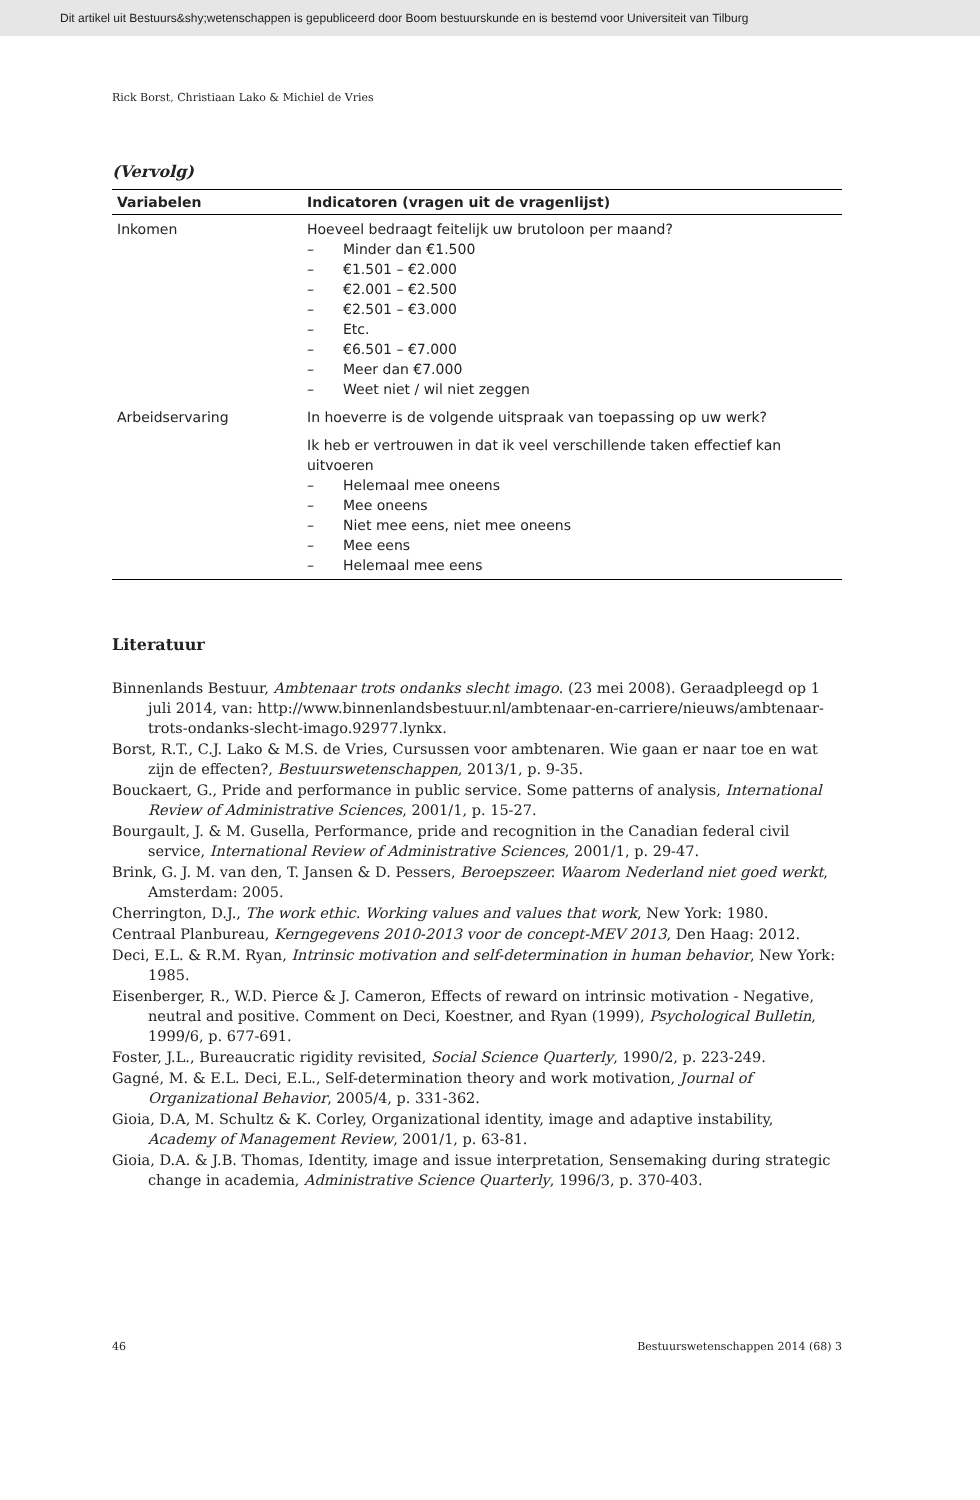Dit artikel uit Bestuurs&shy;wetenschappen is gepubliceerd door Boom bestuurskunde en is bestemd voor Universiteit van Tilburg
Rick Borst, Christiaan Lako & Michiel de Vries
(Vervolg)
| Variabelen | Indicatoren (vragen uit de vragenlijst) |
| --- | --- |
| Inkomen | Hoeveel bedraagt feitelijk uw brutoloon per maand? – Minder dan €1.500 – €1.501 – €2.000 – €2.001 – €2.500 – €2.501 – €3.000 – Etc. – €6.501 – €7.000 – Meer dan €7.000 – Weet niet / wil niet zeggen |
| Arbeidservaring | In hoeverre is de volgende uitspraak van toepassing op uw werk? Ik heb er vertrouwen in dat ik veel verschillende taken effectief kan uitvoeren – Helemaal mee oneens – Mee oneens – Niet mee eens, niet mee oneens – Mee eens – Helemaal mee eens |
Literatuur
Binnenlands Bestuur, Ambtenaar trots ondanks slecht imago. (23 mei 2008). Geraadpleegd op 1 juli 2014, van: http://www.binnenlandsbestuur.nl/ambtenaar-en-carriere/nieuws/ambtenaar-trots-ondanks-slecht-imago.92977.lynkx.
Borst, R.T., C.J. Lako & M.S. de Vries, Cursussen voor ambtenaren. Wie gaan er naar toe en wat zijn de effecten?, Bestuurswetenschappen, 2013/1, p. 9-35.
Bouckaert, G., Pride and performance in public service. Some patterns of analysis, International Review of Administrative Sciences, 2001/1, p. 15-27.
Bourgault, J. & M. Gusella, Performance, pride and recognition in the Canadian federal civil service, International Review of Administrative Sciences, 2001/1, p. 29-47.
Brink, G. J. M. van den, T. Jansen & D. Pessers, Beroepszeer. Waarom Nederland niet goed werkt, Amsterdam: 2005.
Cherrington, D.J., The work ethic. Working values and values that work, New York: 1980.
Centraal Planbureau, Kerngegevens 2010-2013 voor de concept-MEV 2013, Den Haag: 2012.
Deci, E.L. & R.M. Ryan, Intrinsic motivation and self-determination in human behavior, New York: 1985.
Eisenberger, R., W.D. Pierce & J. Cameron, Effects of reward on intrinsic motivation - Negative, neutral and positive. Comment on Deci, Koestner, and Ryan (1999), Psychological Bulletin, 1999/6, p. 677-691.
Foster, J.L., Bureaucratic rigidity revisited, Social Science Quarterly, 1990/2, p. 223-249.
Gagné, M. & E.L. Deci, E.L., Self-determination theory and work motivation, Journal of Organizational Behavior, 2005/4, p. 331-362.
Gioia, D.A, M. Schultz & K. Corley, Organizational identity, image and adaptive instability, Academy of Management Review, 2001/1, p. 63-81.
Gioia, D.A. & J.B. Thomas, Identity, image and issue interpretation, Sensemaking during strategic change in academia, Administrative Science Quarterly, 1996/3, p. 370-403.
46 Bestuurswetenschappen 2014 (68) 3